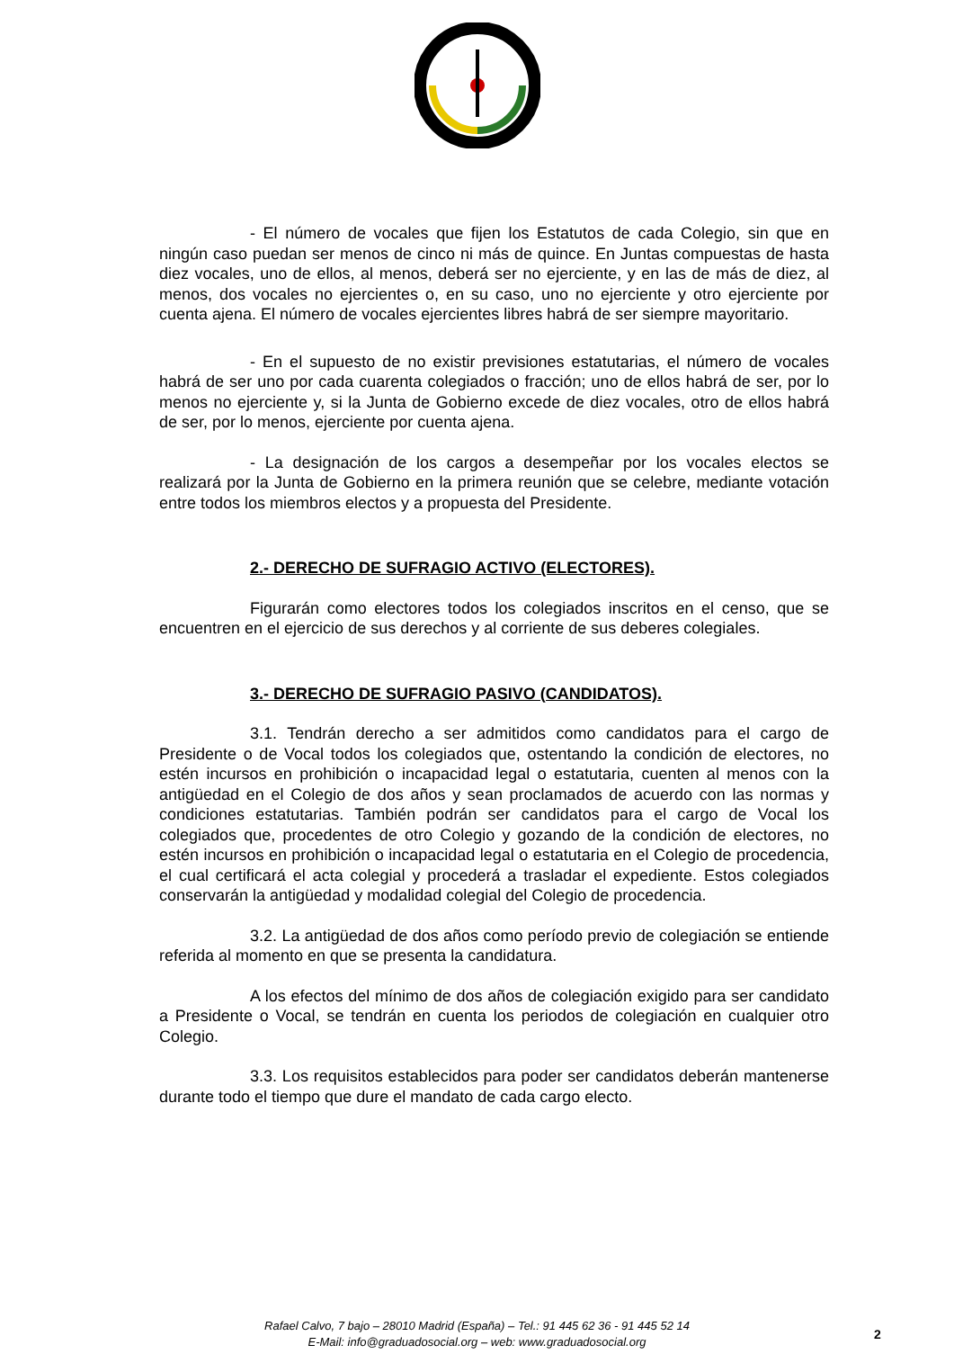- El número de vocales que fijen los Estatutos de cada Colegio, sin que en ningún caso puedan ser menos de cinco ni más de quince. En Juntas compuestas de hasta diez vocales, uno de ellos, al menos, deberá ser no ejerciente, y en las de más de diez, al menos, dos vocales no ejercientes o, en su caso, uno no ejerciente y otro ejerciente por cuenta ajena. El número de vocales ejercientes libres habrá de ser siempre mayoritario.
- En el supuesto de no existir previsiones estatutarias, el número de vocales habrá de ser uno por cada cuarenta colegiados o fracción; uno de ellos habrá de ser, por lo menos no ejerciente y, si la Junta de Gobierno excede de diez vocales, otro de ellos habrá de ser, por lo menos, ejerciente por cuenta ajena.
- La designación de los cargos a desempeñar por los vocales electos se realizará por la Junta de Gobierno en la primera reunión que se celebre, mediante votación entre todos los miembros electos y a propuesta del Presidente.
2.- DERECHO DE SUFRAGIO ACTIVO (ELECTORES).
Figurarán como electores todos los colegiados inscritos en el censo, que se encuentren en el ejercicio de sus derechos y al corriente de sus deberes colegiales.
3.- DERECHO DE SUFRAGIO PASIVO (CANDIDATOS).
3.1. Tendrán derecho a ser admitidos como candidatos para el cargo de Presidente o de Vocal todos los colegiados que, ostentando la condición de electores, no estén incursos en prohibición o incapacidad legal o estatutaria, cuenten al menos con la antigüedad en el Colegio de dos años y sean proclamados de acuerdo con las normas y condiciones estatutarias. También podrán ser candidatos para el cargo de Vocal los colegiados que, procedentes de otro Colegio y gozando de la condición de electores, no estén incursos en prohibición o incapacidad legal o estatutaria en el Colegio de procedencia, el cual certificará el acta colegial y procederá a trasladar el expediente. Estos colegiados conservarán la antigüedad y modalidad colegial del Colegio de procedencia.
3.2. La antigüedad de dos años como período previo de colegiación se entiende referida al momento en que se presenta la candidatura.
A los efectos del mínimo de dos años de colegiación exigido para ser candidato a Presidente o Vocal, se tendrán en cuenta los periodos de colegiación en cualquier otro Colegio.
3.3. Los requisitos establecidos para poder ser candidatos deberán mantenerse durante todo el tiempo que dure el mandato de cada cargo electo.
Rafael Calvo, 7 bajo – 28010 Madrid (España) – Tel.: 91 445 62 36 - 91 445 52 14
E-Mail: info@graduadosocial.org – web: www.graduadosocial.org
2